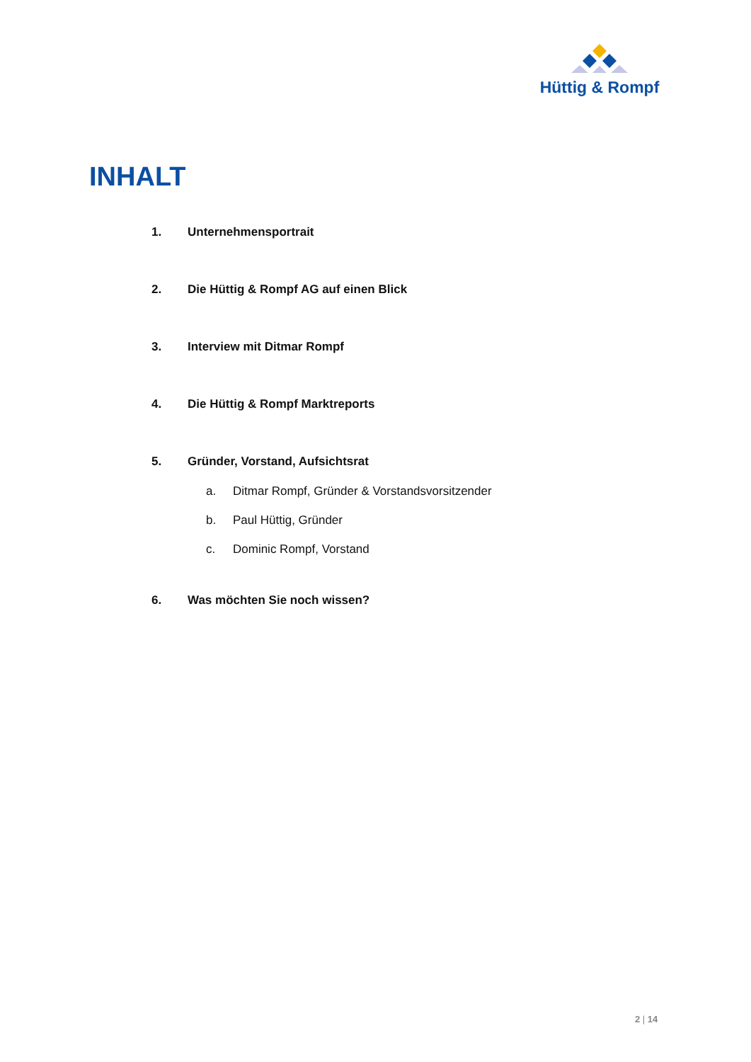Hüttig & Rompf
INHALT
1. Unternehmensportrait
2. Die Hüttig & Rompf AG auf einen Blick
3. Interview mit Ditmar Rompf
4. Die Hüttig & Rompf Marktreports
5. Gründer, Vorstand, Aufsichtsrat
a. Ditmar Rompf, Gründer & Vorstandsvorsitzender
b. Paul Hüttig, Gründer
c. Dominic Rompf, Vorstand
6. Was möchten Sie noch wissen?
2 | 14